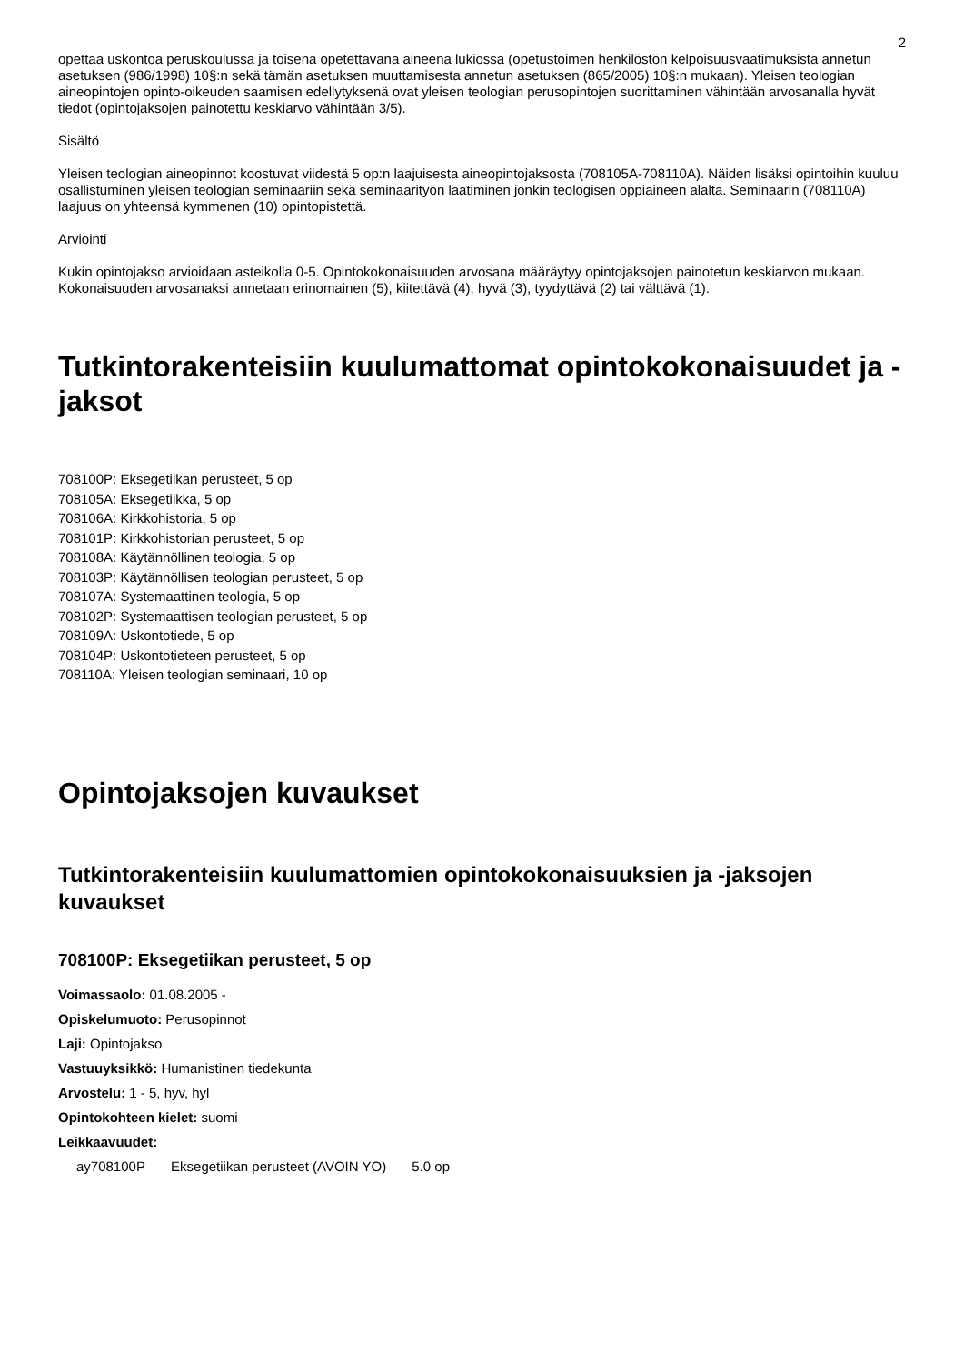2
opettaa uskontoa peruskoulussa ja toisena opetettavana aineena lukiossa (opetustoimen henkilöstön kelpoisuusvaatimuksista annetun asetuksen (986/1998) 10§:n sekä tämän asetuksen muuttamisesta annetun asetuksen (865/2005) 10§:n mukaan). Yleisen teologian aineopintojen opinto-oikeuden saamisen edellytyksenä ovat yleisen teologian perusopintojen suorittaminen vähintään arvosanalla hyvät tiedot (opintojaksojen painotettu keskiarvo vähintään 3/5).
Sisältö
Yleisen teologian aineopinnot koostuvat viidestä 5 op:n laajuisesta aineopintojaksosta (708105A-708110A). Näiden lisäksi opintoihin kuuluu osallistuminen yleisen teologian seminaariin sekä seminaarityön laatiminen jonkin teologisen oppiaineen alalta. Seminaarin (708110A) laajuus on yhteensä kymmenen (10) opintopistettä.
Arviointi
Kukin opintojakso arvioidaan asteikolla 0-5. Opintokokonaisuuden arvosana määräytyy opintojaksojen painotetun keskiarvon mukaan. Kokonaisuuden arvosanaksi annetaan erinomainen (5), kiitettävä (4), hyvä (3), tyydyttävä (2) tai välttävä (1).
Tutkintorakenteisiin kuulumattomat opintokokonaisuudet ja -jaksot
708100P: Eksegetiikan perusteet, 5 op
708105A: Eksegetiikka, 5 op
708106A: Kirkkohistoria, 5 op
708101P: Kirkkohistorian perusteet, 5 op
708108A: Käytännöllinen teologia, 5 op
708103P: Käytännöllisen teologian perusteet, 5 op
708107A: Systemaattinen teologia, 5 op
708102P: Systemaattisen teologian perusteet, 5 op
708109A: Uskontotiede, 5 op
708104P: Uskontotieteen perusteet, 5 op
708110A: Yleisen teologian seminaari, 10 op
Opintojaksojen kuvaukset
Tutkintorakenteisiin kuulumattomien opintokokonaisuuksien ja -jaksojen kuvaukset
708100P: Eksegetiikan perusteet, 5 op
Voimassaolo: 01.08.2005 -
Opiskelumuoto: Perusopinnot
Laji: Opintojakso
Vastuuyksikkö: Humanistinen tiedekunta
Arvostelu: 1 - 5, hyv, hyl
Opintokohteen kielet: suomi
Leikkaavuudet:
ay708100P Eksegetiikan perusteet (AVOIN YO) 5.0 op